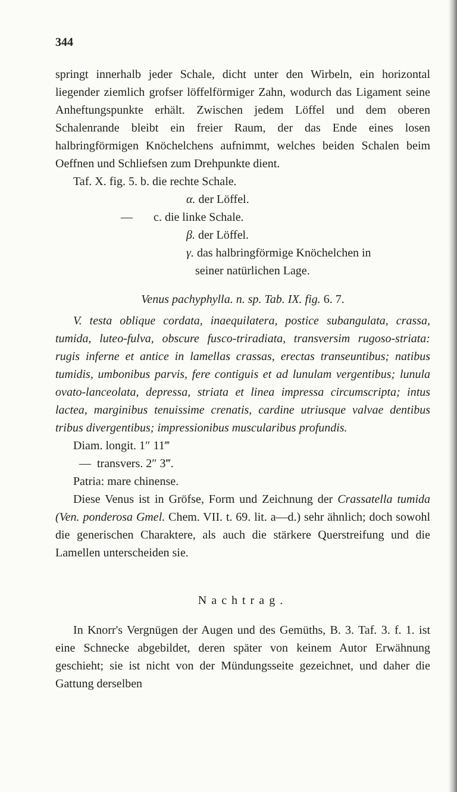344
springt innerhalb jeder Schale, dicht unter den Wirbeln, ein horizontal liegender ziemlich grofser löffelförmiger Zahn, wodurch das Ligament seine Anheftungspunkte erhält. Zwischen jedem Löffel und dem oberen Schalenrande bleibt ein freier Raum, der das Ende eines losen halbringförmigen Knöchelchens aufnimmt, welches beiden Schalen beim Oeffnen und Schliefsen zum Drehpunkte dient.
Taf. X. fig. 5. b. die rechte Schale.
α. der Löffel.
— c. die linke Schale.
β. der Löffel.
γ. das halbringförmige Knöchelchen in
seiner natürlichen Lage.
Venus pachyphylla. n. sp. Tab. IX. fig. 6. 7.
V. testa oblique cordata, inaequilatera, postice subangulata, crassa, tumida, luteo-fulva, obscure fusco-triradiata, transversim rugoso-striata: rugis inferne et antice in lamellas crassas, erectas transeuntibus; natibus tumidis, umbonibus parvis, fere contiguis et ad lunulam vergentibus; lunula ovato-lanceolata, depressa, striata et linea impressa circumscripta; intus lactea, marginibus tenuissime crenatis, cardine utriusque valvae dentibus tribus divergentibus; impressionibus muscularibus profundis.
Diam. longit. 1″ 11‴
— transvers. 2″ 3‴.
Patria: mare chinense.
Diese Venus ist in Gröfse, Form und Zeichnung der Crassatella tumida (Ven. ponderosa Gmel. Chem. VII. t. 69. lit. a—d.) sehr ähnlich; doch sowohl die generischen Charaktere, als auch die stärkere Querstreifung und die Lamellen unterscheiden sie.
Nachtrag.
In Knorr's Vergnügen der Augen und des Gemüths, B. 3. Taf. 3. f. 1. ist eine Schnecke abgebildet, deren später von keinem Autor Erwähnung geschieht; sie ist nicht von der Mündungsseite gezeichnet, und daher die Gattung derselben